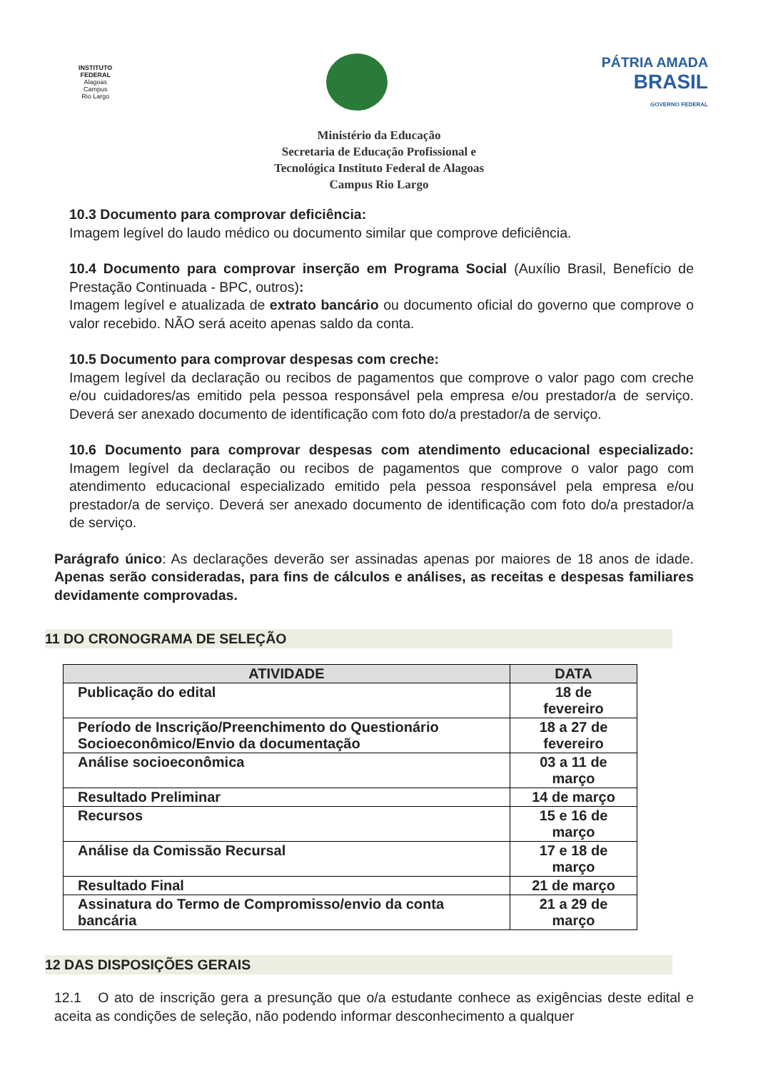INSTITUTO
FEDERAL
Alagoas
Campus
Rio Largo
PÁTRIA AMADA
BRASIL
GOVERNO FEDERAL
Ministério da Educação
Secretaria de Educação Profissional e
Tecnológica Instituto Federal de Alagoas
Campus Rio Largo
10.3 Documento para comprovar deficiência:
Imagem legível do laudo médico ou documento similar que comprove deficiência.
10.4 Documento para comprovar inserção em Programa Social (Auxílio Brasil, Benefício de Prestação Continuada - BPC, outros):
Imagem legível e atualizada de extrato bancário ou documento oficial do governo que comprove o valor recebido. NÃO será aceito apenas saldo da conta.
10.5 Documento para comprovar despesas com creche:
Imagem legível da declaração ou recibos de pagamentos que comprove o valor pago com creche e/ou cuidadores/as emitido pela pessoa responsável pela empresa e/ou prestador/a de serviço. Deverá ser anexado documento de identificação com foto do/a prestador/a de serviço.
10.6 Documento para comprovar despesas com atendimento educacional especializado: Imagem legível da declaração ou recibos de pagamentos que comprove o valor pago com atendimento educacional especializado emitido pela pessoa responsável pela empresa e/ou prestador/a de serviço. Deverá ser anexado documento de identificação com foto do/a prestador/a de serviço.
Parágrafo único: As declarações deverão ser assinadas apenas por maiores de 18 anos de idade. Apenas serão consideradas, para fins de cálculos e análises, as receitas e despesas familiares devidamente comprovadas.
11 DO CRONOGRAMA DE SELEÇÃO
| ATIVIDADE | DATA |
| --- | --- |
| Publicação do edital | 18 de fevereiro |
| Período de Inscrição/Preenchimento do Questionário Socioeconômico/Envio da documentação | 18 a 27 de fevereiro |
| Análise socioeconômica | 03 a 11 de março |
| Resultado Preliminar | 14 de março |
| Recursos | 15 e 16 de março |
| Análise da Comissão Recursal | 17 e 18 de março |
| Resultado Final | 21 de março |
| Assinatura do Termo de Compromisso/envio da conta bancária | 21 a 29 de março |
12 DAS DISPOSIÇÕES GERAIS
12.1 O ato de inscrição gera a presunção que o/a estudante conhece as exigências deste edital e aceita as condições de seleção, não podendo informar desconhecimento a qualquer